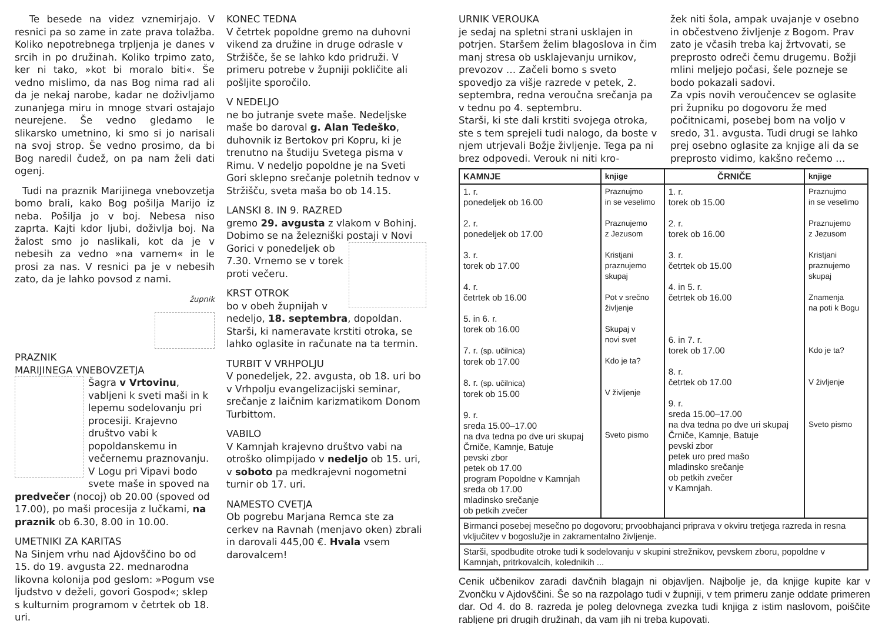Te besede na videz vznemirjajo. V resnici pa so zame in zate prava tolažba. Koliko nepotrebnega trpljenja je danes v srcih in po družinah. Koliko trpimo zato, ker ni tako, »kot bi moralo biti«. Še vedno mislimo, da nas Bog nima rad ali da je nekaj narobe, kadar ne doživljamo zunanjega miru in mnoge stvari ostajajo neurejene. Še vedno gledamo le slikarsko umetnino, ki smo si jo narisali na svoj strop. Še vedno prosimo, da bi Bog naredil čudež, on pa nam želi dati ogenj.
Tudi na praznik Marijinega vnebovzetja bomo brali, kako Bog pošilja Marijo iz neba. Pošilja jo v boj. Nebesa niso zaprta. Kajti kdor ljubi, doživlja boj. Na žalost smo jo naslikali, kot da je v nebesih za vedno »na varnem« in le prosi za nas. V resnici pa je v nebesih zato, da je lahko povsod z nami.
župnik
PRAZNIK
MARIJINEGA VNEBOVZETJA
Šagra v Vrtovinu, vabljeni k sveti maši in k lepemu sodelovanju pri procesiji. Krajevno društvo vabi k popoldanskemu in večernemu praznovanju.
V Logu pri Vipavi bodo svete maše in spoved na predvečer (nocoj) ob 20.00 (spoved od 17.00), po maši procesija z lučkami, na praznik ob 6.30, 8.00 in 10.00.
UMETNIKI ZA KARITAS
Na Sinjem vrhu nad Ajdovščino bo od 15. do 19. avgusta 22. mednarodna likovna kolonija pod geslom: »Pogum vse ljudstvo v deželi, govori Gospod«; sklep s kulturnim programom v četrtek ob 18. uri.
KONEC TEDNA
V četrtek popoldne gremo na duhovni vikend za družine in druge odrasle v Stržišče, še se lahko kdo pridruži. V primeru potrebe v župniji pokličite ali pošljite sporočilo.
V NEDELJO
ne bo jutranje svete maše. Nedeljske maše bo daroval g. Alan Tedeško, duhovnik iz Bertokov pri Kopru, ki je trenutno na študiju Svetega pisma v Rimu. V nedeljo popoldne je na Sveti Gori sklepno srečanje poletnih tednov v Stržišču, sveta maša bo ob 14.15.
LANSKI 8. IN 9. RAZRED
gremo 29. avgusta z vlakom v Bohinj. Dobimo se na železniški postaji v Novi Gorici v ponedeljek ob 7.30. Vrnemo se v torek proti večeru.
KRST OTROK
bo v obeh župnijah v nedeljo, 18. septembra, dopoldan. Starši, ki nameravate krstiti otroka, se lahko oglasite in računate na ta termin.
TURBIT V VRHPOLJU
V ponedeljek, 22. avgusta, ob 18. uri bo v Vrhpolju evangelizacijski seminar, srečanje z laičnim karizmatikom Donom Turbittom.
VABILO
V Kamnjah krajevno društvo vabi na otroško olimpijado v nedeljo ob 15. uri, v soboto pa medkrajevni nogometni turnir ob 17. uri.
NAMESTO CVETJA
Ob pogrebu Marjana Remca ste za cerkev na Ravnah (menjavo oken) zbrali in darovali 445,00 €. Hvala vsem darovalcem!
URNIK VEROUKA
je sedaj na spletni strani usklajen in potrjen. Staršem želim blagoslova in čim manj stresa ob usklajevanju urnikov, prevozov … Začeli bomo s sveto spovedjo za višje razrede v petek, 2. septembra, redna veroučna srečanja pa v tednu po 4. septembru.
Starši, ki ste dali krstiti svojega otroka, ste s tem sprejeli tudi nalogo, da boste v njem utrjevali Božje življenje. Tega pa ni brez odpovedi. Verouk ni niti kro-
žek niti šola, ampak uvajanje v osebno in občestveno življenje z Bogom. Prav zato je včasih treba kaj žrtvovati, se preprosto odreči čemu drugemu. Božji mlini meljejo počasi, šele pozneje se bodo pokazali sadovi.
Za vpis novih veroučencev se oglasite pri župniku po dogovoru že med počitnicami, posebej bom na voljo v sredo, 31. avgusta. Tudi drugi se lahko prej osebno oglasite za knjige ali da se preprosto vidimo, kakšno rečemo …
| KAMNJE | knjige | ČRNIČE | knjige |
| --- | --- | --- | --- |
| 1. r. ponedeljek ob 16.00 2. r. ponedeljek ob 17.00 3. r. torek ob 17.00 4. r. četrtek ob 16.00 5. in 6. r. torek ob 16.00 7. r. (sp. učilnica) torek ob 17.00 8. r. (sp. učilnica) torek ob 15.00 9. r. sreda 15.00–17.00 na dva tedna po dve uri skupaj Črniče, Kamnje, Batuje pevski zbor petek ob 17.00 program Popoldne v Kamnjah sreda ob 17.00 mladinsko srečanje ob petkih zvečer | Praznujmo in se veselimo Praznujemo z Jezusom Kristjani praznujemo skupaj Pot v srečno življenje Skupaj v novi svet Kdo je ta? V življenje Sveto pismo | 1. r. torek ob 15.00 2. r. torek ob 16.00 3. r. četrtek ob 15.00 4. in 5. r. četrtek ob 16.00 6. in 7. r. torek ob 17.00 8. r. četrtek ob 17.00 9. r. sreda 15.00–17.00 na dva tedna po dve uri skupaj Črniče, Kamnje, Batuje pevski zbor petek uro pred mašo mladinsko srečanje ob petkih zvečer v Kamnjah. | Praznujmo in se veselimo Praznujemo z Jezusom Kristjani praznujemo skupaj Znamenja na poti k Bogu Kdo je ta? V življenje Sveto pismo |
| Birmanci posebej mesečno po dogovoru; prvoobhajanci priprava v okviru tretjega razreda in resna vključitev v bogoslužje in zakramentalno življenje. | | | |
| Starši, spodbudite otroke tudi k sodelovanju v skupini strežnikov, pevskem zboru, popoldne v Kamnjah, pritrkovalcih, kolednikih ... | | | |
Cenik učbenikov zaradi davčnih blagajn ni objavljen. Najbolje je, da knjige kupite kar v Zvončku v Ajdovščini. Še so na razpolago tudi v župniji, v tem primeru zanje oddate primeren dar. Od 4. do 8. razreda je poleg delovnega zvezka tudi knjiga z istim naslovom, poiščite rabljene pri drugih družinah, da vam jih ni treba kupovati.